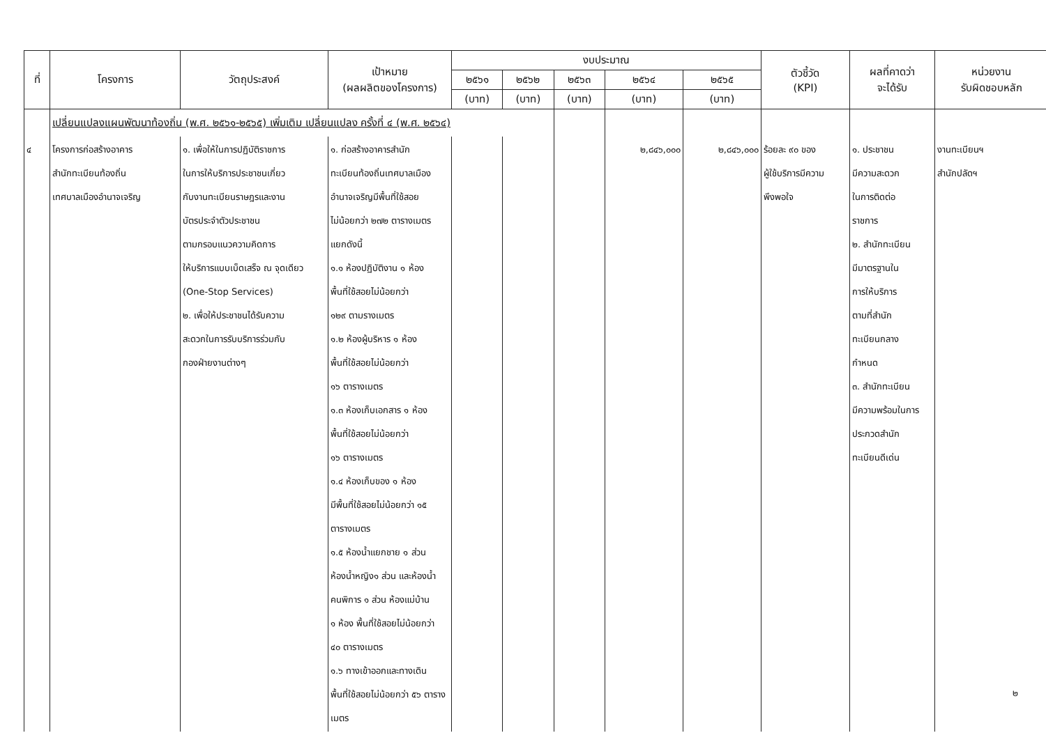| ที่ | โครงการ | วัตถุประสงค์ | เป้าหมาย (ผลผลิตของโครงการ) | งบประมาณ | | | | | ตัวชี้วัด (KPI) | ผลที่คาดว่า จะได้รับ | หน่วยงาน รับผิดชอบหลัก |
| --- | --- | --- | --- | --- | --- | --- | --- | --- | --- | --- | --- |
| | | | | ๒๕๖๑ | ๒๕๖๒ | ๒๕๖๓ | ๒๕๖๔ | ๒๕๖๕ | | | |
| | | | | (บาท) | (บาท) | (บาท) | (บาท) | (บาท) | | | |
| | เปลี่ยนแปลงแผนพัฒนาท้องถิ่น (พ.ศ. ๒๕๖๑-๒๕๖๕) เพิ่มเติม เปลี่ยนแปลง ครั้งที่ ๔ (พ.ศ. ๒๕๖๔) | | | | | | | | | | |
| ๔ | โครงการก่อสร้างอาคาร สำนักทะเบียนท้องถิ่น เทศบาลเมืองอำนาจเจริญ | ๑. เพื่อให้ในการปฏิบัติราชการ ในการให้บริการประชาชนเกี่ยว กับงานทะเบียนราษฎรและงาน บัตรประจำตัวประชาชน ตามกรอบแนวความคิดการ ให้บริการแบบเบ็ดเสร็จ ณ จุดเดียว (One-Stop Services) ๒. เพื่อให้ประชาชนได้รับความ สะดวกในการรับบริการร่วมกับ กองฝ่ายงานต่างๆ | ๑. ก่อสร้างอาคารสำนัก ทะเบียนท้องถิ่นเทศบาลเมือง อำนาจเจริญมีพื้นที่ใช้สอย ไม่น้อยกว่า ๒๗๒ ตารางเมตร แยกดังนี้ ๑.๑ ห้องปฏิบัติงาน ๑ ห้อง พื้นที่ใช้สอยไม่น้อยกว่า ๑๒๙ ตามรางเมตร ๑.๒ ห้องผู้บริหาร ๑ ห้อง พื้นที่ใช้สอยไม่น้อยกว่า ๑๖ ตารางเมตร ๑.๓ ห้องเก็บเอกสาร ๑ ห้อง พื้นที่ใช้สอยไม่น้อยกว่า ๑๖ ตารางเมตร ๑.๔ ห้องเก็บของ ๑ ห้อง มีพื้นที่ใช้สอยไม่น้อยกว่า ๑๕ ตารางเมตร ๑.๕ ห้องน้ำแยกชาย ๑ ส่วน ห้องน้ำหญิง๑ ส่วน และห้องน้ำ คนพิการ ๑ ส่วน ห้องแม่บ้าน ๑ ห้อง พื้นที่ใช้สอยไม่น้อยกว่า ๔๐ ตารางเมตร ๑.๖ ทางเข้าออกและทางเดิน พื้นที่ใช้สอยไม่น้อยกว่า ๕๖ ตารางเมตร | | | | ๒,๘๔๖,๐๐๐ | ๒,๘๔๖,๐๐๐ | ร้อยละ ๙๐ ของ ผู้ใช้บริการมีความ พึงพอใจ | ๑. ประชาชน มีความสะดวก ในการติดต่อ ราชการ ๒. สำนักทะเบียน มีมาตรฐานใน การให้บริการ ตามที่สำนัก ทะเบียนกลาง กำหนด ๓. สำนักทะเบียน มีความพร้อมในการ ประกวดสำนัก ทะเบียนดีเด่น | งานทะเบียนฯ สำนักปลัดฯ |
๒